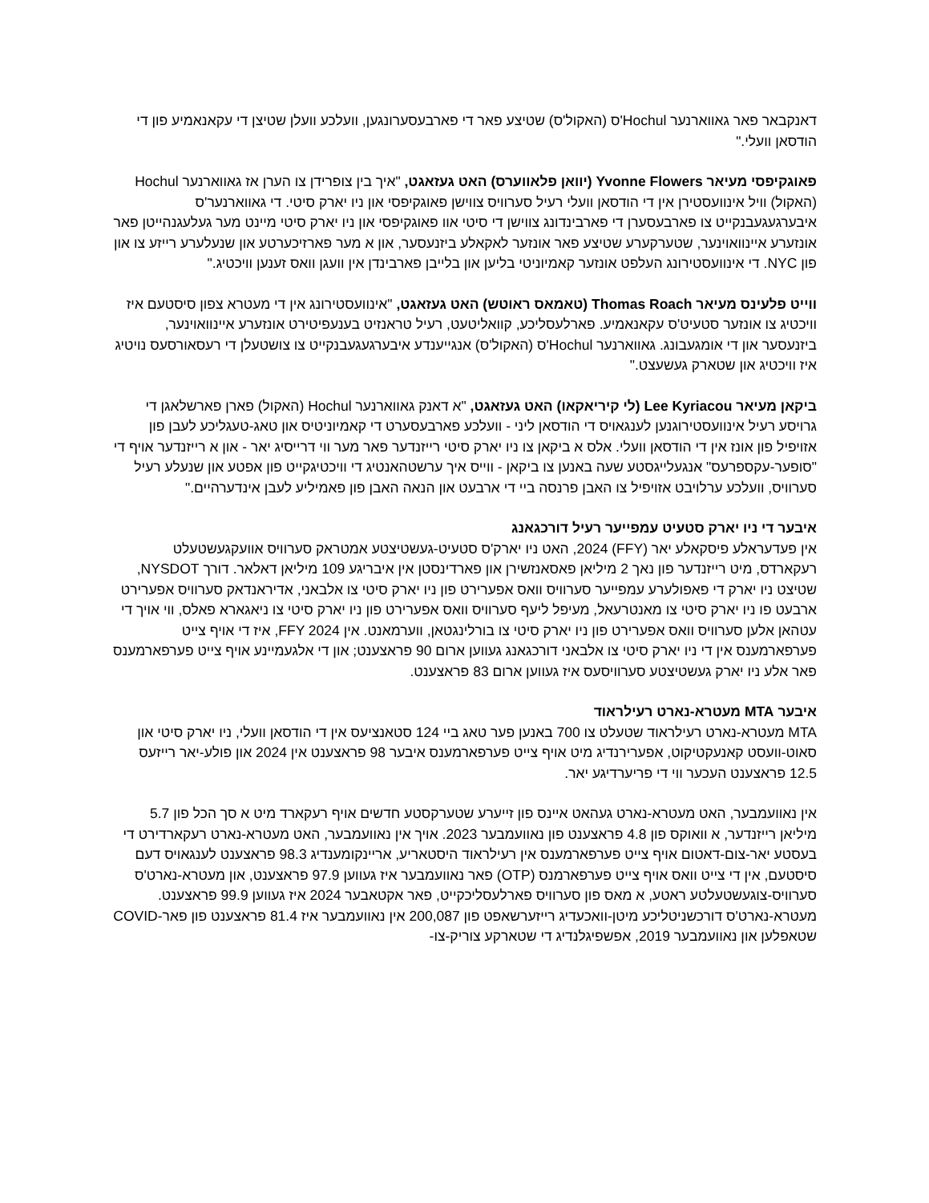דאנקבאר פאר גאווארנער Hochul'ס (האקול'ס) שטיצע פאר די פארבעסערונגען, וועלכע וועלן שטיצן די עקאנאמיע פון די הודסאן וועלי."
פאוגקיפסי מעיאר Yvonne Flowers (יוואן פלאווערס) האט געזאגט, "איך בין צופרידן צו הערן אז גאווארנער Hochul (האקול) וויל אינוועסטירן אין די הודסאן וועלי רעיל סערוויס צווישן פאוגקיפסי און ניו יארק סיטי. די גאווארנער'ס איבערגעגעבנקייט צו פארבעסערן די פארבינדונג צווישן די סיטי אוו פאוגקיפסי און ניו יארק סיטי מיינט מער געלעגנהייטן פאר אונזערע איינוואוינער, שטערקערע שטיצע פאר אונזער לאקאלע ביזנעסער, און א מער פארזיכערטע און שנעלערע רייזע צו און פון NYC. די אינוועסטירונג העלפט אונזער קאמיוניטי בליען און בלייבן פארבינדן אין וועגן וואס זענען וויכטיג."
ווייט פלעינס מעיאר Thomas Roach (טאמאס ראוטש) האט געזאגט, "אינוועסטירונג אין די מעטרא צפון סיסטעם איז וויכטיג צו אונזער סטעיט'ס עקאנאמיע. פארלעסליכע, קוואליטעט, רעיל טראנזיט בענעפיטירט אונזערע איינוואוינער, ביזנעסער און די אומגעבונג. גאווארנער Hochul'ס (האקול'ס) אנגייענדע איבערגעגעבנקייט צו צושטעלן די רעסאורסעס נויטיג איז וויכטיג און שטארק געשעצט."
ביקאן מעיאר Lee Kyriacou (לי קיריאקאו) האט געזאגט, "א דאנק גאווארנער Hochul (האקול) פארן פארשלאגן די גרויסע רעיל אינוועסטירוגנען לענגאויס די הודסאן ליני - וועלכע פארבעסערט די קאמיוניטיס און טאג-טעגליכע לעבן פון אזויפיל פון אונז אין די הודסאן וועלי. אלס א ביקאן צו ניו יארק סיטי רייזנדער פאר מער ווי דרייסיג יאר - און א רייזנדער אויף די "סופער-עקספרעס" אנגעלייגסטע שעה באנען צו ביקאן - ווייס איך ערשטהאנטיג די וויכטיגקייט פון אפטע און שנעלע רעיל סערוויס, וועלכע ערלויבט אזויפיל צו האבן פרנסה ביי די ארבעט און הנאה האבן פון פאמיליע לעבן אינדערהיים."
איבער די ניו יארק סטעיט עמפייער רעיל דורכגאנג
אין פעדעראלע פיסקאלע יאר (FFY) 2024, האט ניו יארק'ס סטעיט-געשטיצטע אמטראק סערוויס אוועקגעשטעלט רעקארדס, מיט רייזנדער פון נאך 2 מיליאן פאסאנזשירן און פארדינסטן אין איבריגע 109 מיליאן דאלאר. דורך NYSDOT, שטיצט ניו יארק די פאפולערע עמפייער סערוויס וואס אפערירט פון ניו יארק סיטי צו אלבאני, אדיראנדאק סערוויס אפערירט ארבעט פו ניו יארק סיטי צו מאנטרעאל, מעיפל ליעף סערוויס וואס אפערירט פון ניו יארק סיטי צו ניאגארא פאלס, ווי אויך די עטהאן אלען סערוויס וואס אפערירט פון ניו יארק סיטי צו בורלינגטאן, ווערמאנט. אין FFY 2024, איז די אויף צייט פערפארמענס אין די ניו יארק סיטי צו אלבאני דורכגאנג געווען ארום 90 פראצענט; און די אלגעמיינע אויף צייט פערפארמענס פאר אלע ניו יארק געשטיצטע סערוויסעס איז געווען ארום 83 פראצענט.
איבער MTA מעטרא-נארט רעילראוד
MTA מעטרא-נארט רעילראוד שטעלט צו 700 באנען פער טאג ביי 124 סטאנציעס אין די הודסאן וועלי, ניו יארק סיטי און סאוט-וועסט קאנעקטיקוט, אפערירנדיג מיט אויף צייט פערפארמענס איבער 98 פראצענט אין 2024 און פולע-יאר רייזעס 12.5 פראצענט העכער ווי די פריערדיגע יאר.
אין נאוועמבער, האט מעטרא-נארט געהאט איינס פון זייערע שטערקסטע חדשים אויף רעקארד מיט א סך הכל פון 5.7 מיליאן רייזנדער, א וואוקס פון 4.8 פראצענט פון נאוועמבער 2023. אויך אין נאוועמבער, האט מעטרא-נארט רעקארדירט די בעסטע יאר-צום-דאטום אויף צייט פערפארמענס אין רעילראוד היסטאריע, אריינקומענדיג 98.3 פראצענט לענגאויס דעם סיסטעם, אין די צייט וואס אויף צייט פערפארמנס (OTP) פאר נאוועמבער איז געווען 97.9 פראצענט, און מעטרא-נארט'ס סערוויס-צוגעשטעלטע ראטע, א מאס פון סערוויס פארלעסליכקייט, פאר אקטאבער 2024 איז געווען 99.9 פראצענט. מעטרא-נארט'ס דורכשניטליכע מיטן-וואכעדיג רייזערשאפט פון 200,087 אין נאוועמבער איז 81.4 פראצענט פון פאר-COVID שטאפלען און נאוועמבער 2019, אפשפיגלנדיג די שטארקע צוריק-צו-